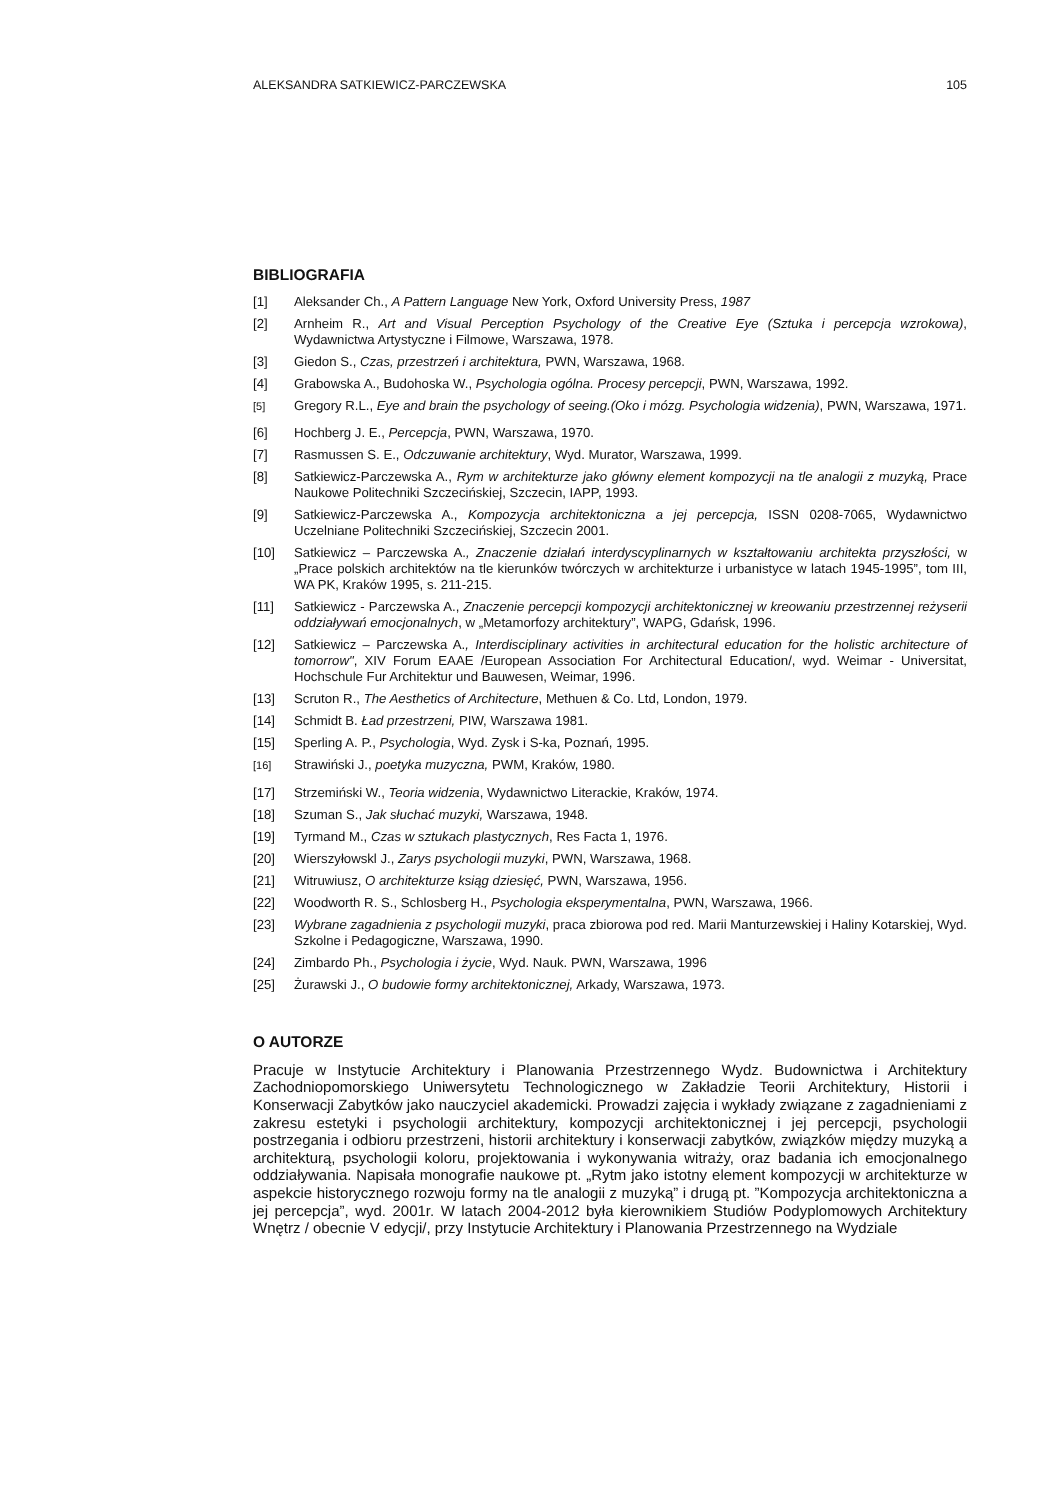ALEKSANDRA SATKIEWICZ-PARCZEWSKA 105
BIBLIOGRAFIA
[1] Aleksander Ch., A Pattern Language New York, Oxford University Press, 1987
[2] Arnheim R., Art and Visual Perception Psychology of the Creative Eye (Sztuka i percepcja wzrokowa), Wydawnictwa Artystyczne i Filmowe, Warszawa, 1978.
[3] Giedon S., Czas, przestrzeń i architektura, PWN, Warszawa, 1968.
[4] Grabowska A., Budohoska W., Psychologia ogólna. Procesy percepcji, PWN, Warszawa, 1992.
<sup>[5]</sup> Gregory R.L., Eye and brain the psychology of seeing.(Oko i mózg. Psychologia widzenia), PWN, Warszawa, 1971.
[6] Hochberg J. E., Percepcja, PWN, Warszawa, 1970.
[7] Rasmussen S. E., Odczuwanie architektury, Wyd. Murator, Warszawa, 1999.
[8] Satkiewicz-Parczewska A., Rym w architekturze jako główny element kompozycji na tle analogii z muzyką, Prace Naukowe Politechniki Szczecińskiej, Szczecin, IAPP, 1993.
[9] Satkiewicz-Parczewska A., Kompozycja architektoniczna a jej percepcja, ISSN 0208-7065, Wydawnictwo Uczelniane Politechniki Szczecińskiej, Szczecin 2001.
[10] Satkiewicz – Parczewska A., Znaczenie działań interdyscyplinarnych w kształtowaniu architekta przyszłości, w „Prace polskich architektów na tle kierunków twórczych w architekturze i urbanistyce w latach 1945-1995”, tom III, WA PK, Kraków 1995, s. 211-215.
[11] Satkiewicz - Parczewska A., Znaczenie percepcji kompozycji architektonicznej w kreowaniu przestrzennej reżyserii oddziaływań emocjonalnych, w „Metamorfozy architektury”, WAPG, Gdańsk, 1996.
[12] Satkiewicz – Parczewska A., Interdisciplinary activities in architectural education for the holistic architecture of tomorrow", XIV Forum EAAE /European Association For Architectural Education/, wyd. Weimar - Universitat, Hochschule Fur Architektur und Bauwesen, Weimar, 1996.
[13] Scruton R., The Aesthetics of Architecture, Methuen & Co. Ltd, London, 1979.
[14] Schmidt B. Ład przestrzeni, PIW, Warszawa 1981.
[15] Sperling A. P., Psychologia, Wyd. Zysk i S-ka, Poznań, 1995.
<sup>[16]</sup> Strawiński J., poetyka muzyczna, PWM, Kraków, 1980.
[17] Strzemiński W., Teoria widzenia, Wydawnictwo Literackie, Kraków, 1974.
[18] Szuman S., Jak słuchać muzyki, Warszawa, 1948.
[19] Tyrmand M., Czas w sztukach plastycznych, Res Facta 1, 1976.
[20] Wierszyłowskl J., Zarys psychologii muzyki, PWN, Warszawa, 1968.
[21] Witruwiusz, O architekturze ksiąg dziesięć, PWN, Warszawa, 1956.
[22] Woodworth R. S., Schlosberg H., Psychologia eksperymentalna, PWN, Warszawa, 1966.
[23] Wybrane zagadnienia z psychologii muzyki, praca zbiorowa pod red. Marii Manturzewskiej i Haliny Kotarskiej, Wyd. Szkolne i Pedagogiczne, Warszawa, 1990.
[24] Zimbardo Ph., Psychologia i życie, Wyd. Nauk. PWN, Warszawa, 1996
[25] Żurawski J., O budowie formy architektonicznej, Arkady, Warszawa, 1973.
O AUTORZE
Pracuje w Instytucie Architektury i Planowania Przestrzennego Wydz. Budownictwa i Architektury Zachodniopomorskiego Uniwersytetu Technologicznego w Zakładzie Teorii Architektury, Historii i Konserwacji Zabytków jako nauczyciel akademicki. Prowadzi zajęcia i wykłady związane z zagadnieniami z zakresu estetyki i psychologii architektury, kompozycji architektonicznej i jej percepcji, psychologii postrzegania i odbioru przestrzeni, historii architektury i konserwacji zabytków, związków między muzyką a architekturą, psychologii koloru, projektowania i wykonywania witraży, oraz badania ich emocjonalnego oddziaływania. Napisała monografie naukowe pt. „Rytm jako istotny element kompozycji w architekturze w aspekcie historycznego rozwoju formy na tle analogii z muzyką” i drugą pt. ”Kompozycja architektoniczna a jej percepcja”, wyd. 2001r. W latach 2004-2012 była kierownikiem Studiów Podyplomowych Architektury Wnętrz / obecnie V edycji/, przy Instytucie Architektury i Planowania Przestrzennego na Wydziale